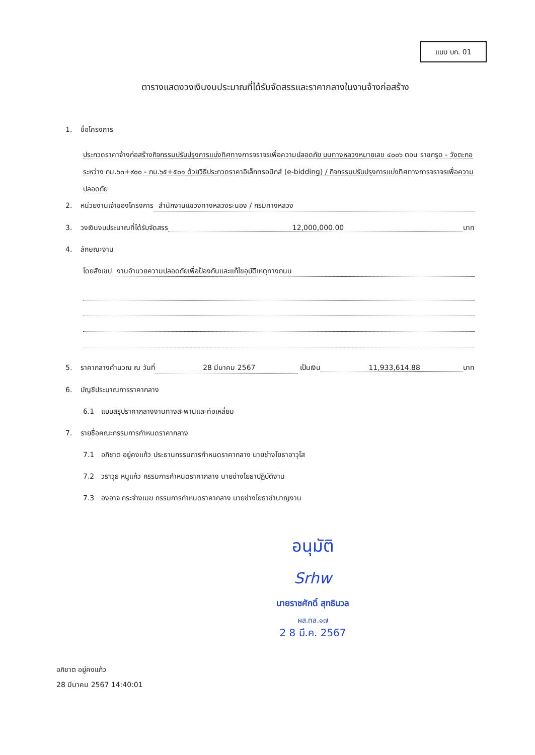แบบ บก. 01
ตารางแสดงวงเงินงบประมาณที่ได้รับจัดสรรและราคากลางในงานจ้างก่อสร้าง
1. ชื่อโครงการ
ประกวดราคาจ้างก่อสร้างกิจกรรมปรับปรุงการแบ่งทิศทางการจราจรเพื่อความปลอดภัย บนทางหลวงหมายเลข ๔๐๐๖ ตอน ราชกรูด - วังตะกอ ระหว่าง กม.๖๓+๙๐๐ - กม.๖๕+๕๐๑ ด้วยวิธีประกวดราคาอิเล็กทรอนิกส์ (e-bidding) / กิจกรรมปรับปรุงการแบ่งทิศทางการจราจรเพื่อความปลอดภัย
2. หน่วยงานเจ้าของโครงการ สำนักงานแขวงทางหลวงระนอง / กรมทางหลวง
3. วงเงินงบประมาณที่ได้รับจัดสรร 12,000,000.00 บาท
4. ลักษณะงาน
โดยสังเขป งานอำนวยความปลอดภัยเพื่อป้องกันและแก้ไขอุบัติเหตุทางถนน
5. ราคากลางคำนวณ ณ วันที่ 28 มีนาคม 2567 เป็นเงิน 11,933,614.88 บาท
6. บัญชีประมาณการราคากลาง
6.1 แบบสรุปราคากลางงานทางสะพานและท่อเหลี่ยม
7. รายชื่อคณะกรรมการกำหนดราคากลาง
7.1 อภิชาต อยู่คงแก้ว ประธานกรรมการกำหนดราคากลาง นายช่างโยธาอาวุโส
7.2 วราวุธ หนูแก้ว กรรมการกำหนดราคากลาง นายช่างโยธาปฏิบัติงาน
7.3 องอาจ กระจ่างเมฆ กรรมการกำหนดราคากลาง นายช่างโยธาชำนาญงาน
อนุมัติ
Srhw
นายราชศักดิ์ สุทธินวล
ผส.ทล.๑๗
2 8 มี.ค. 2567
อภิชาต อยู่คงแก้ว
28 มีนาคม 2567 14:40:01